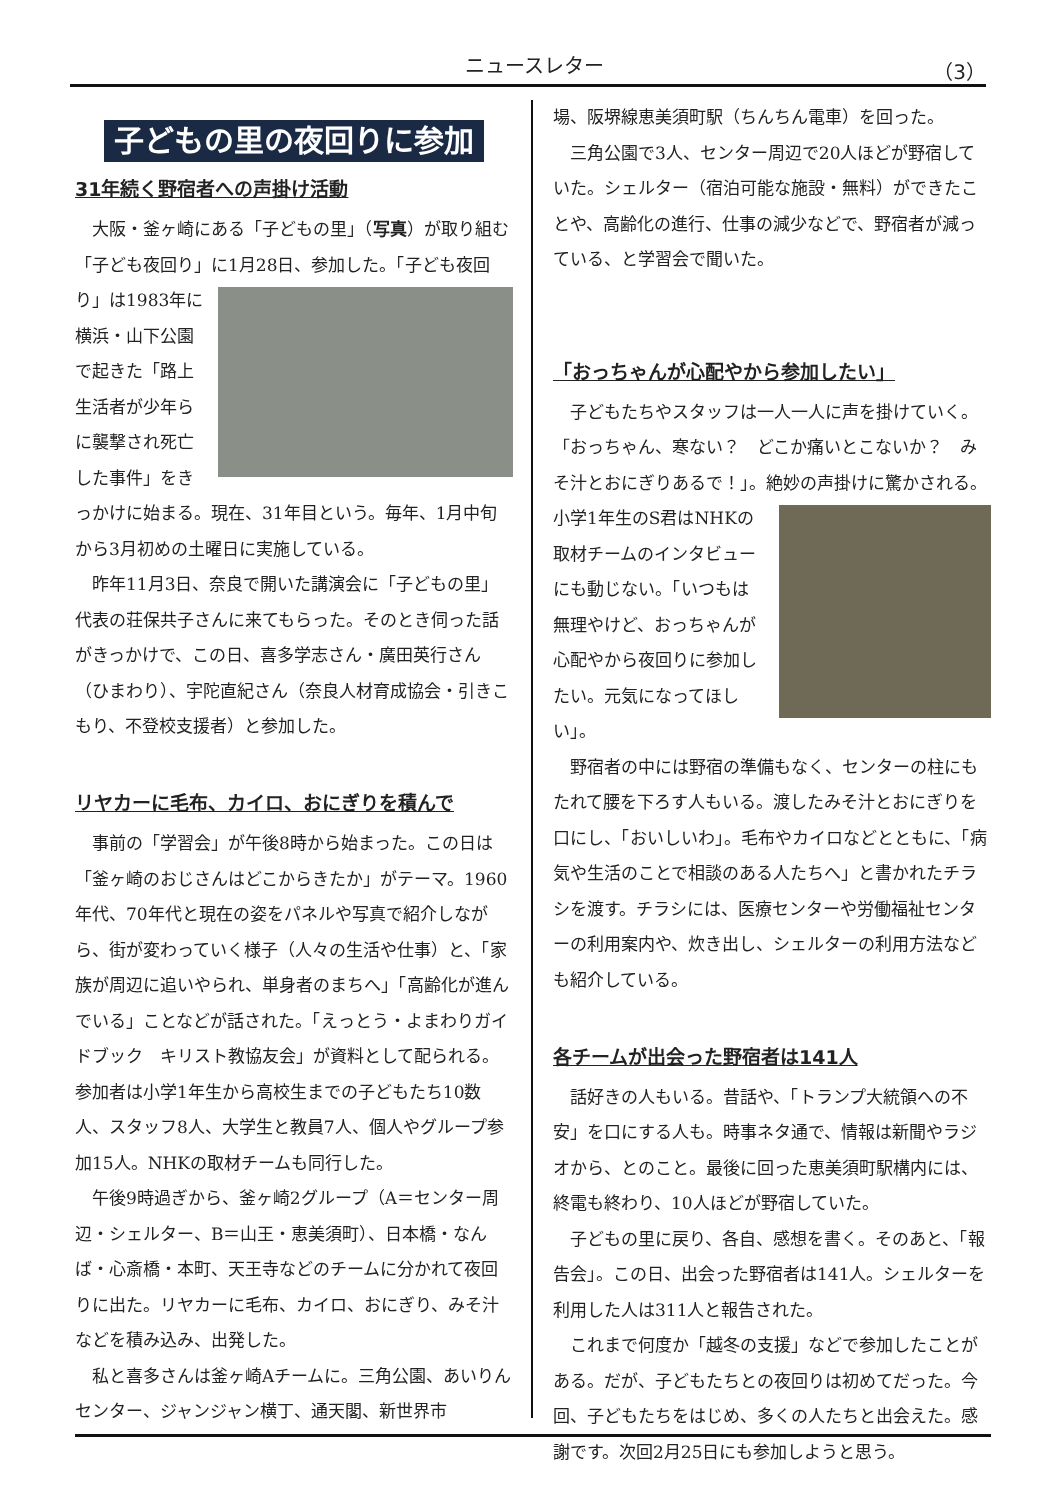ニュースレター （3）
子どもの里の夜回りに参加
31年続く野宿者への声掛け活動
大阪・釜ヶ崎にある「子どもの里」（写真）が取り組む「子ども夜回り」に1月28日、参加した。「子ども夜回り」は1983年 に横浜・山下公園で起きた「路上生活者が少年らに襲撃され死亡した事件」をきっかけに始まる。現在、31年目という。毎年、1月中旬から3月初めの土曜日に実施している。
昨年11月3日、奈良で開いた講演会に「子どもの里」代表の荘保共子さんに来てもらった。そのとき伺った話がきっかけで、この日、喜多学志さん・廣田英行さん（ひまわり）、宇陀直紀さん（奈良人材育成協会・引きこもり、不登校支援者）と参加した。
リヤカーに毛布、カイロ、おにぎりを積んで
事前の「学習会」が午後8時から始まった。この日は「釜ヶ崎のおじさんはどこからきたか」がテーマ。1960年代、70年代と現在の姿をパネルや写真で紹介しながら、街が変わっていく様子（人々の生活や仕事）と、「家族が周辺に追いやられ、単身者のまちへ」「高齢化が進んでいる」ことなどが話された。「えっとう・よまわりガイドブック　キリスト教協友会」が資料として配られる。参加者は小学1年生から高校生までの子どもたち10数人、スタッフ8人、大学生と教員7人、個人やグループ参加15人。NHKの取材チームも同行した。
午後9時過ぎから、釜ヶ崎2グループ（A＝センター周辺・シェルター、B＝山王・恵美須町）、日本橋・なんば・心斎橋・本町、天王寺などのチームに分かれて夜回りに出た。リヤカーに毛布、カイロ、おにぎり、みそ汁などを積み込み、出発した。
私と喜多さんは釜ヶ崎Aチームに。三角公園、あいりんセンター、ジャンジャン横丁、通天閣、新世界市
場、阪堺線恵美須町駅（ちんちん電車）を回った。
三角公園で3人、センター周辺で20人ほどが野宿していた。シェルター（宿泊可能な施設・無料）ができたことや、高齢化の進行、仕事の減少などで、野宿者が減っている、と学習会で聞いた。
「おっちゃんが心配やから参加したい」
子どもたちやスタッフは一人一人に声を掛けていく。「おっちゃん、寒ない？　どこか痛いとこないか？　みそ汁とおにぎりあるで！」。 絶妙の声掛けに驚かされる。小学1年生のS君はNHKの取材チームのインタビューにも動じない。「いつもは無理やけど、おっちゃんが心配やから夜回りに参加したい。元気になってほしい」。
野宿者の中には野宿の準備もなく、センターの柱にもたれて腰を下ろす人もいる。渡したみそ汁とおにぎりを口にし、「おいしいわ」。毛布やカイロなどとともに、「病気や生活のことで相談のある人たちへ」と書かれたチラシを渡す。チラシには、医療センターや労働福祉センターの利用案内や、炊き出し、シェルターの利用方法なども紹介している。
各チームが出会った野宿者は141人
話好きの人もいる。昔話や、「トランプ大統領への不安」を口にする人も。時事ネタ通で、情報は新聞やラジオから、とのこと。最後に回った恵美須町駅構内には、終電も終わり、10人ほどが野宿していた。
子どもの里に戻り、各自、感想を書く。そのあと、「報告会」。この日、出会った野宿者は141人。シェルターを利用した人は311人と報告された。
これまで何度か「越冬の支援」などで参加したことがある。だが、子どもたちとの夜回りは初めてだった。今回、子どもたちをはじめ、多くの人たちと出会えた。感謝です。次回2月25日にも参加しようと思う。